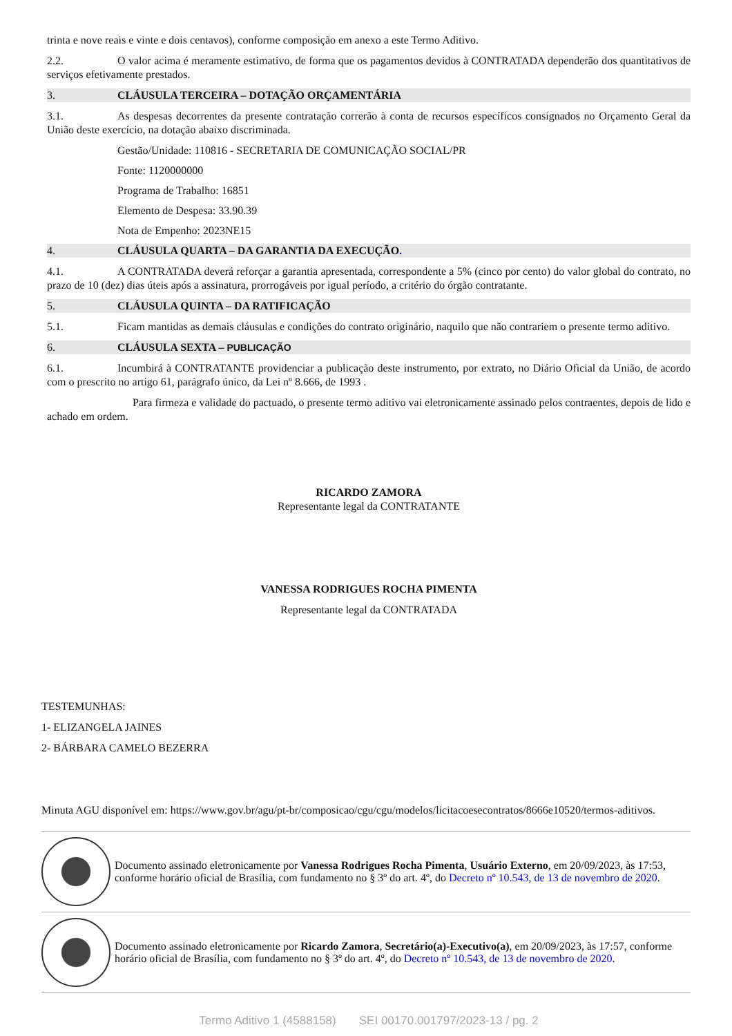trinta e nove reais e vinte e dois centavos), conforme composição em anexo a este Termo Aditivo.
2.2. O valor acima é meramente estimativo, de forma que os pagamentos devidos à CONTRATADA dependerão dos quantitativos de serviços efetivamente prestados.
3. CLÁUSULA TERCEIRA – DOTAÇÃO ORÇAMENTÁRIA
3.1. As despesas decorrentes da presente contratação correrão à conta de recursos específicos consignados no Orçamento Geral da União deste exercício, na dotação abaixo discriminada.
Gestão/Unidade: 110816 - SECRETARIA DE COMUNICAÇÃO SOCIAL/PR
Fonte: 1120000000
Programa de Trabalho: 16851
Elemento de Despesa: 33.90.39
Nota de Empenho: 2023NE15
4. CLÁUSULA QUARTA – DA GARANTIA DA EXECUÇÃO.
4.1. A CONTRATADA deverá reforçar a garantia apresentada, correspondente a 5% (cinco por cento) do valor global do contrato, no prazo de 10 (dez) dias úteis após a assinatura, prorrogáveis por igual período, a critério do órgão contratante.
5. CLÁUSULA QUINTA – DA RATIFICAÇÃO
5.1. Ficam mantidas as demais cláusulas e condições do contrato originário, naquilo que não contrariem o presente termo aditivo.
6. CLÁUSULA SEXTA – PUBLICAÇÃO
6.1. Incumbirá à CONTRATANTE providenciar a publicação deste instrumento, por extrato, no Diário Oficial da União, de acordo com o prescrito no artigo 61, parágrafo único, da Lei nº 8.666, de 1993 .
Para firmeza e validade do pactuado, o presente termo aditivo vai eletronicamente assinado pelos contraentes, depois de lido e achado em ordem.
RICARDO ZAMORA
Representante legal da CONTRATANTE
VANESSA RODRIGUES ROCHA PIMENTA
Representante legal da CONTRATADA
TESTEMUNHAS:
1- ELIZANGELA JAINES
2- BÁRBARA CAMELO BEZERRA
Minuta AGU disponível em: https://www.gov.br/agu/pt-br/composicao/cgu/cgu/modelos/licitacoesecontratos/8666e10520/termos-aditivos.
Documento assinado eletronicamente por Vanessa Rodrigues Rocha Pimenta, Usuário Externo, em 20/09/2023, às 17:53, conforme horário oficial de Brasília, com fundamento no § 3º do art. 4º, do Decreto nº 10.543, de 13 de novembro de 2020.
Documento assinado eletronicamente por Ricardo Zamora, Secretário(a)-Executivo(a), em 20/09/2023, às 17:57, conforme horário oficial de Brasília, com fundamento no § 3º do art. 4º, do Decreto nº 10.543, de 13 de novembro de 2020.
Termo Aditivo 1 (4588158) SEI 00170.001797/2023-13 / pg. 2